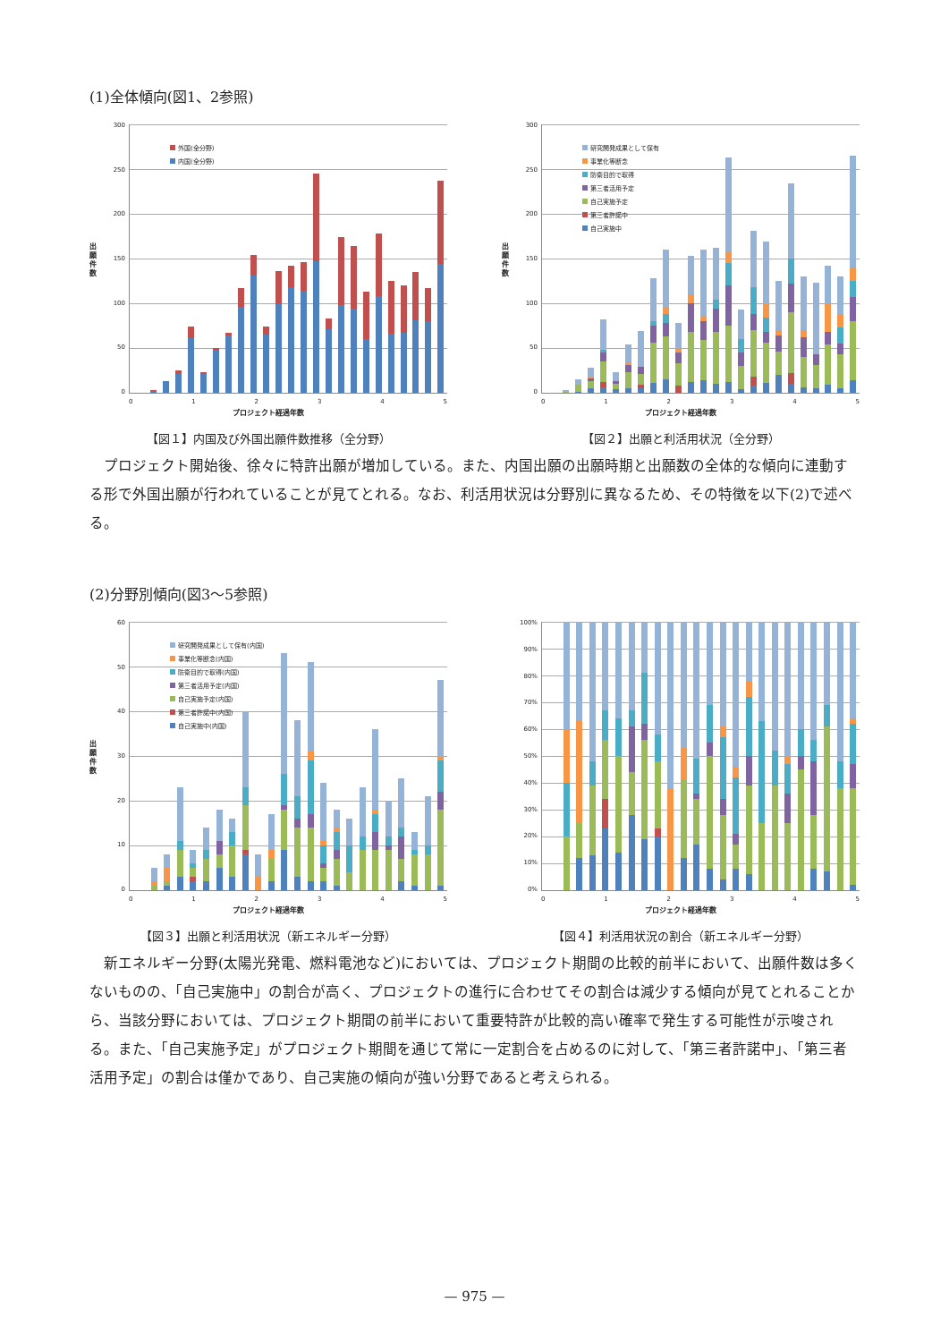(1)全体傾向(図1、2参照)
出
願
件
数
300
250
200
150
100
50
0
外国(全分野)
内国(全分野)
012345
プロジェクト経過年数
【図１】内国及び外国出願件数推移（全分野）
出
願
件
数
300
250
200
150
100
50
0
研究開発成果として保有
事業化等断念
防衛目的で取得
第三者活用予定
自己実施予定
第三者許諾中
自己実施中
012345
プロジェクト経過年数
【図２】出願と利活用状況（全分野）
　プロジェクト開始後、徐々に特許出願が増加している。また、内国出願の出願時期と出願数の全体的な傾向に連動する形で外国出願が行われていることが見てとれる。なお、利活用状況は分野別に異なるため、その特徴を以下(2)で述べる。
(2)分野別傾向(図3～5参照)
出
願
件
数
60
50
40
30
20
10
0
研究開発成果として保有(内国)
事業化等断念(内国)
防衛目的で取得(内国)
第三者活用予定(内国)
自己実施予定(内国)
第三者許諾中(内国)
自己実施中(内国)
012345
プロジェクト経過年数
【図３】出願と利活用状況（新エネルギー分野）
100%
90%
80%
70%
60%
50%
40%
30%
20%
10%
0%
012345
プロジェクト経過年数
【図４】利活用状況の割合（新エネルギー分野）
　新エネルギー分野(太陽光発電、燃料電池など)においては、プロジェクト期間の比較的前半において、出願件数は多くないものの、「自己実施中」の割合が高く、プロジェクトの進行に合わせてその割合は減少する傾向が見てとれることから、当該分野においては、プロジェクト期間の前半において重要特許が比較的高い確率で発生する可能性が示唆される。また、「自己実施予定」がプロジェクト期間を通じて常に一定割合を占めるのに対して、「第三者許諾中」、「第三者活用予定」の割合は僅かであり、自己実施の傾向が強い分野であると考えられる。
— 975 —